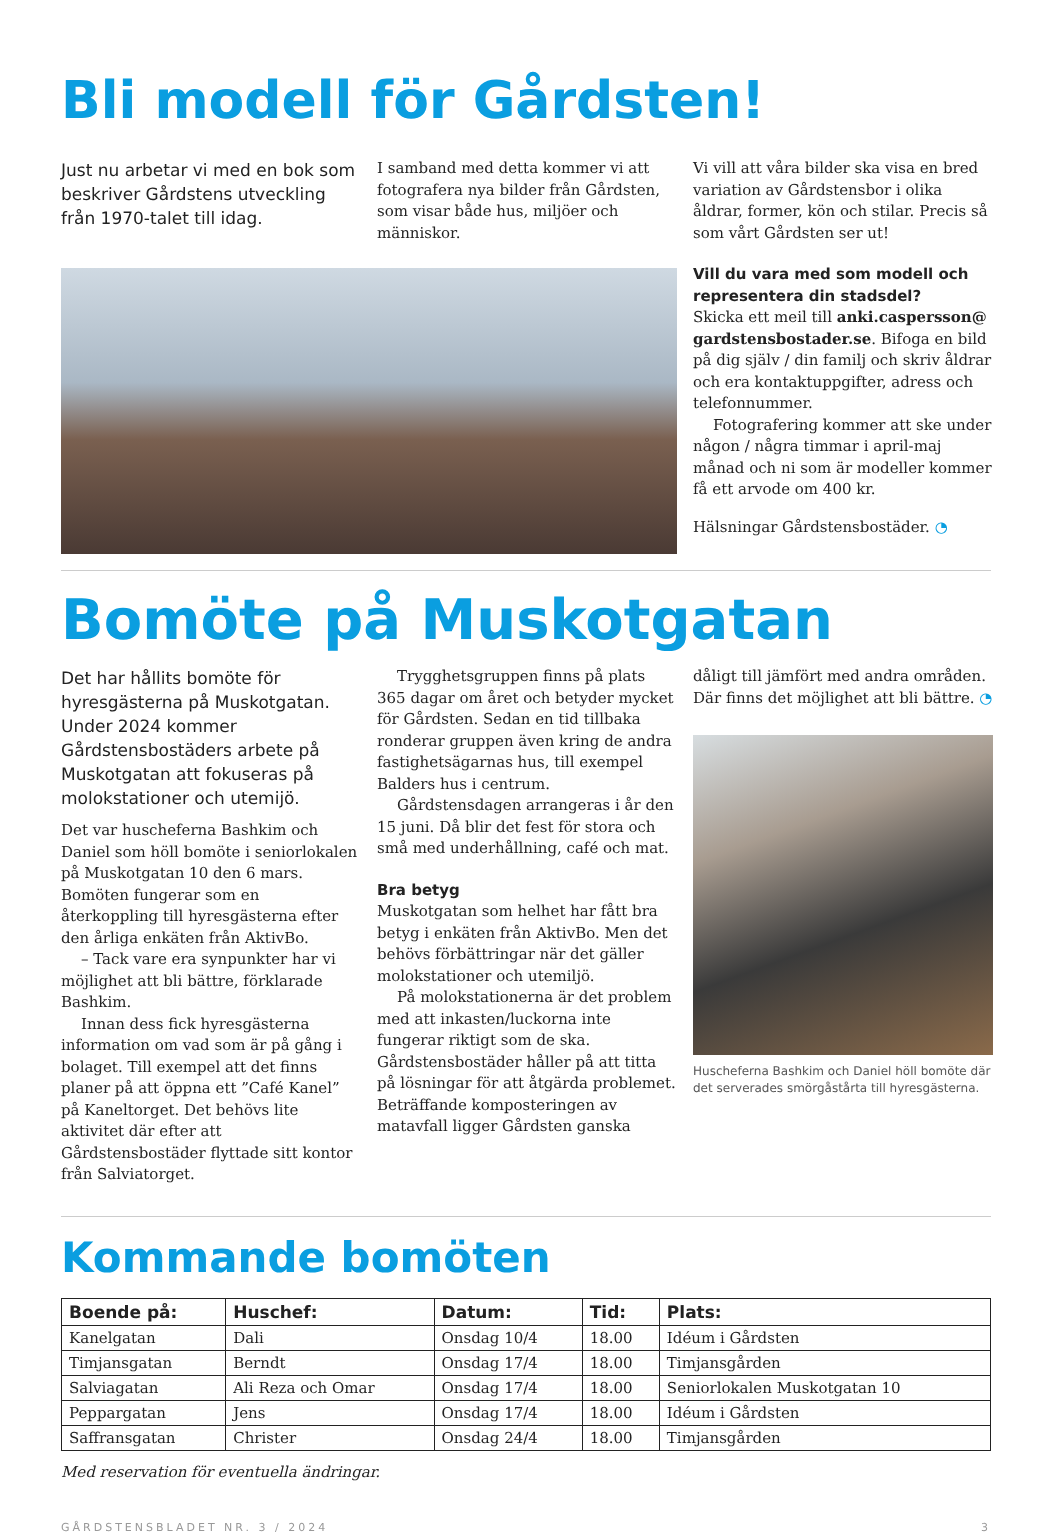Bli modell för Gårdsten!
Just nu arbetar vi med en bok som beskriver Gårdstens utveckling från 1970-talet till idag.
I samband med detta kommer vi att fotografera nya bilder från Gårdsten, som visar både hus, miljöer och människor.
Vi vill att våra bilder ska visa en bred variation av Gårdstensbor i olika åldrar, former, kön och stilar. Precis så som vårt Gårdsten ser ut!
Vill du vara med som modell och representera din stadsdel?
Skicka ett meil till anki.caspersson@ gardstensbostader.se. Bifoga en bild på dig själv / din familj och skriv åldrar och era kontaktuppgifter, adress och telefonnummer.
Fotografering kommer att ske under någon / några timmar i april-maj månad och ni som är modeller kommer få ett arvode om 400 kr.
Hälsningar Gårdstensbostäder. ◔
Bomöte på Muskotgatan
Det har hållits bomöte för hyresgästerna på Muskotgatan. Under 2024 kommer Gårdstensbostäders arbete på Muskotgatan att fokuseras på molokstationer och utemijö.
Det var huscheferna Bashkim och Daniel som höll bomöte i seniorlokalen på Muskotgatan 10 den 6 mars. Bomöten fungerar som en återkoppling till hyresgästerna efter den årliga enkäten från AktivBo.
– Tack vare era synpunkter har vi möjlighet att bli bättre, förklarade Bashkim.
Innan dess fick hyresgästerna information om vad som är på gång i bolaget. Till exempel att det finns planer på att öppna ett ”Café Kanel” på Kaneltorget. Det behövs lite aktivitet där efter att Gårdstensbostäder flyttade sitt kontor från Salviatorget.
Trygghetsgruppen finns på plats 365 dagar om året och betyder mycket för Gårdsten. Sedan en tid tillbaka ronderar gruppen även kring de andra fastighetsägarnas hus, till exempel Balders hus i centrum.
Gårdstensdagen arrangeras i år den 15 juni. Då blir det fest för stora och små med underhållning, café och mat.
Bra betyg
Muskotgatan som helhet har fått bra betyg i enkäten från AktivBo. Men det behövs förbättringar när det gäller molokstationer och utemiljö.
På molokstationerna är det problem med att inkasten/luckorna inte fungerar riktigt som de ska. Gårdstensbostäder håller på att titta på lösningar för att åtgärda problemet. Beträffande komposteringen av matavfall ligger Gårdsten ganska
dåligt till jämfört med andra områden. Där finns det möjlighet att bli bättre. ◔
Huscheferna Bashkim och Daniel höll bomöte där det serverades smörgåstårta till hyresgästerna.
Kommande bomöten
| Boende på: | Huschef: | Datum: | Tid: | Plats: |
| --- | --- | --- | --- | --- |
| Kanelgatan | Dali | Onsdag 10/4 | 18.00 | Idéum i Gårdsten |
| Timjansgatan | Berndt | Onsdag 17/4 | 18.00 | Timjansgården |
| Salviagatan | Ali Reza och Omar | Onsdag 17/4 | 18.00 | Seniorlokalen Muskotgatan 10 |
| Peppargatan | Jens | Onsdag 17/4 | 18.00 | Idéum i Gårdsten |
| Saffransgatan | Christer | Onsdag 24/4 | 18.00 | Timjansgården |
Med reservation för eventuella ändringar.
GÅRDSTENSBLADET NR. 3 / 2024 3